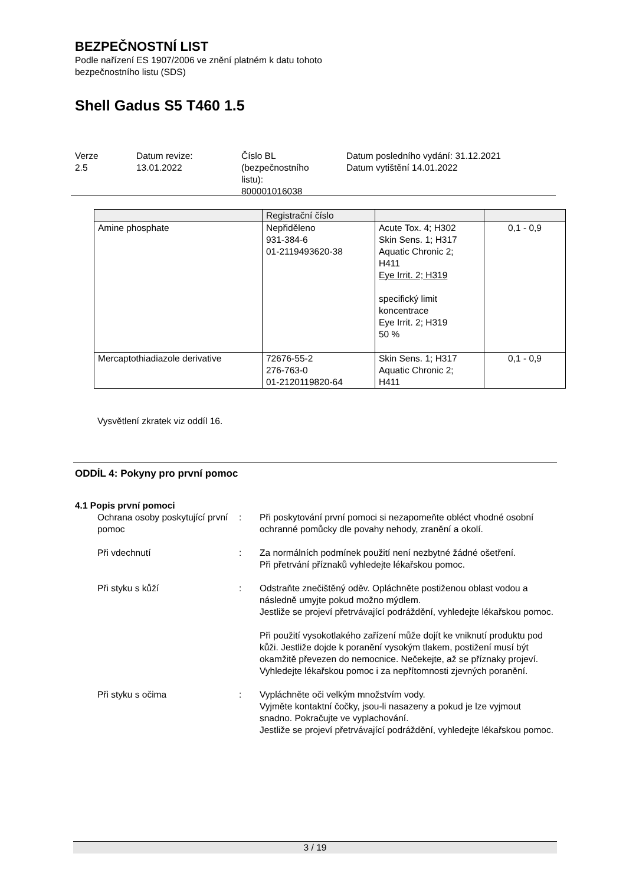BEZPEČNOSTNÍ LIST
Podle nařízení ES 1907/2006 ve znění platném k datu tohoto
bezpečnostního listu (SDS)
Shell Gadus S5 T460 1.5
Verze
2.5
Datum revize:
13.01.2022
Číslo BL
(bezpečnostního
listu):
800001016038
Datum posledního vydání: 31.12.2021
Datum vytištění 14.01.2022
| | Registrační číslo | | |
| Amine phosphate | Nepřiděleno 931-384-6 01-2119493620-38 | Acute Tox. 4; H302 Skin Sens. 1; H317 Aquatic Chronic 2; H411 Eye Irrit. 2; H319 specifický limit koncentrace Eye Irrit. 2; H319 50 % | 0,1 - 0,9 |
| Mercaptothiadiazole derivative | 72676-55-2 276-763-0 01-2120119820-64 | Skin Sens. 1; H317 Aquatic Chronic 2; H411 | 0,1 - 0,9 |
Vysvětlení zkratek viz oddíl 16.
ODDÍL 4: Pokyny pro první pomoc
4.1 Popis první pomoci
Ochrana osoby poskytující první pomoc
: Při poskytování první pomoci si nezapomeňte obléct vhodné osobní ochranné pomůcky dle povahy nehody, zranění a okolí.
Při vdechnutí : Za normálních podmínek použití není nezbytné žádné ošetření.
Při přetrvání příznaků vyhledejte lékařskou pomoc.
Při styku s kůží : Odstraňte znečištěný oděv. Opláchněte postiženou oblast vodou a následně umyjte pokud možno mýdlem.
Jestliže se projeví přetrvávající podráždění, vyhledejte lékařskou pomoc.
Při použití vysokotlakého zařízení může dojít ke vniknutí produktu pod kůži. Jestliže dojde k poranění vysokým tlakem, postižení musí být okamžitě převezen do nemocnice. Nečekejte, až se příznaky projeví.
Vyhledejte lékařskou pomoc i za nepřítomnosti zjevných poranění.
Při styku s očima : Vypláchněte oči velkým množstvím vody.
Vyjměte kontaktní čočky, jsou-li nasazeny a pokud je lze vyjmout snadno. Pokračujte ve vyplachování.
Jestliže se projeví přetrvávající podráždění, vyhledejte lékařskou pomoc.
3 / 19